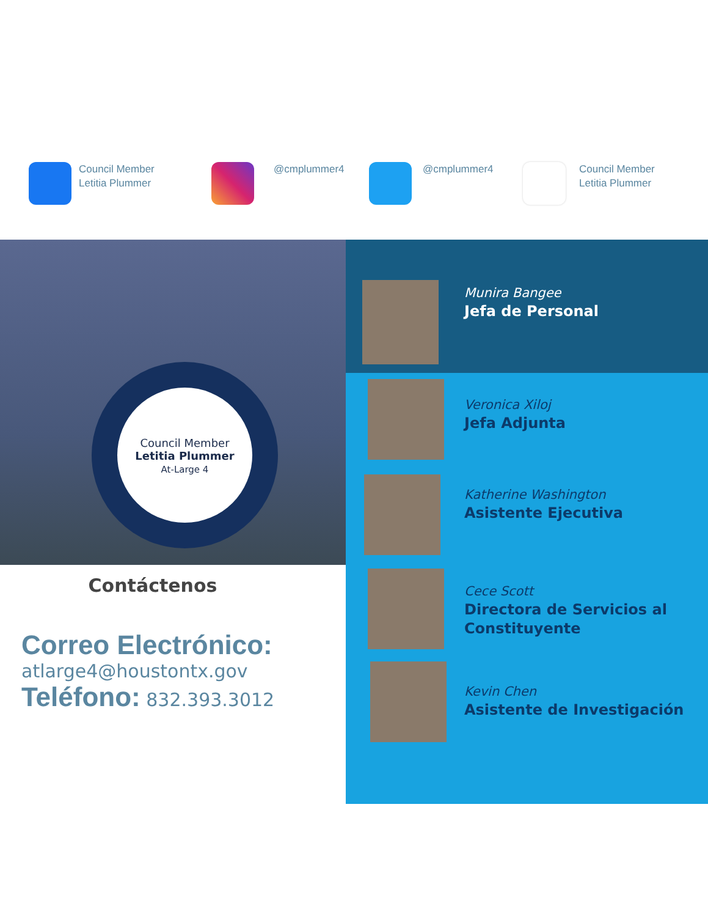Council Member
Letitia Plummer
@cmplummer4 @cmplummer4
Council Member
Letitia Plummer
Council Member
Letitia Plummer
At-Large 4
Contáctenos
Correo Electrónico:
atlarge4@houstontx.gov
Teléfono: 832.393.3012
Munira Bangee
Jefa de Personal
Veronica Xiloj
Jefa Adjunta
Katherine Washington
Asistente Ejecutiva
Cece Scott
Directora de Servicios al Constituyente
Kevin Chen
Asistente de Investigación